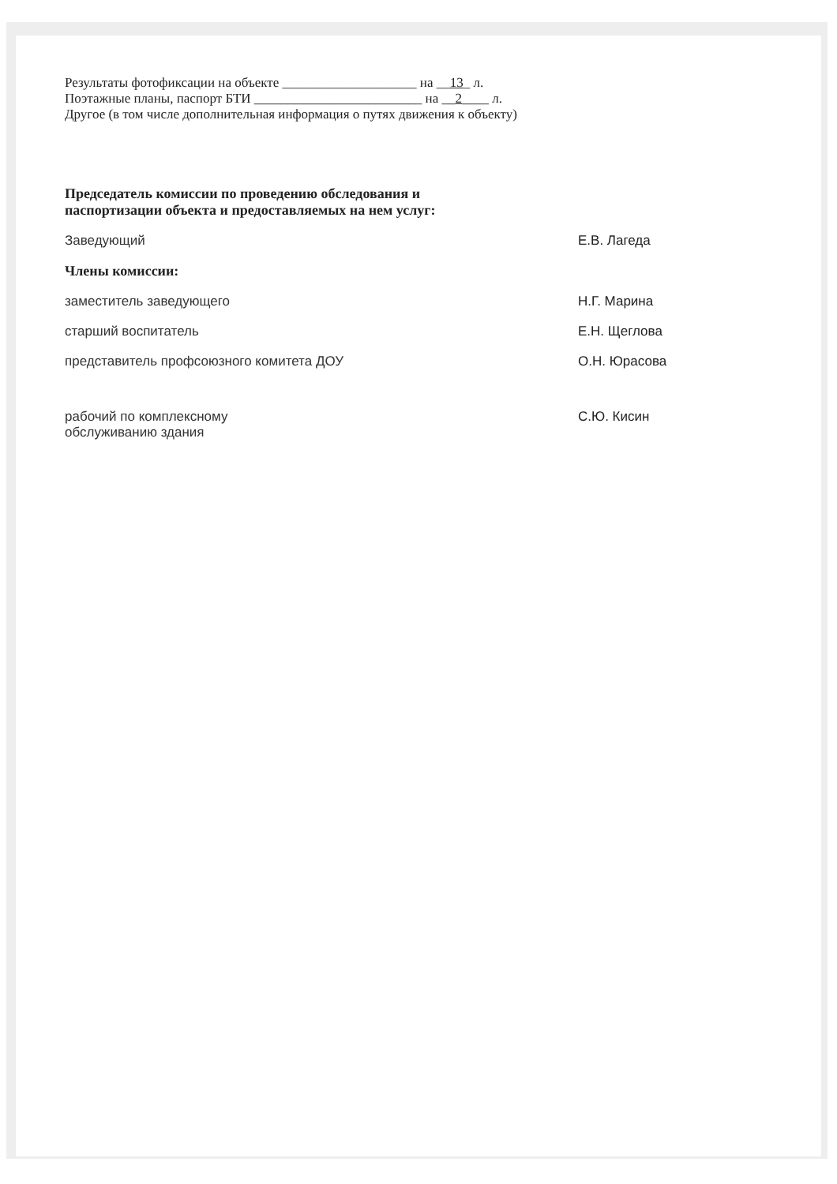Результаты фотофиксации на объекте ____________________ на __13_ л.
Поэтажные планы, паспорт БТИ _________________________ на __2____ л.
Другое (в том числе дополнительная информация о путях движения к объекту)
Председатель комиссии по проведению обследования и
паспортизации объекта и предоставляемых на нем услуг:
Заведующий Е.В. Лагеда
Члены комиссии:
заместитель заведующего Н.Г. Марина
старший воспитатель Е.Н. Щеглова
представитель профсоюзного комитета ДОУ О.Н. Юрасова
рабочий по комплексному
обслуживанию здания С.Ю. Кисин